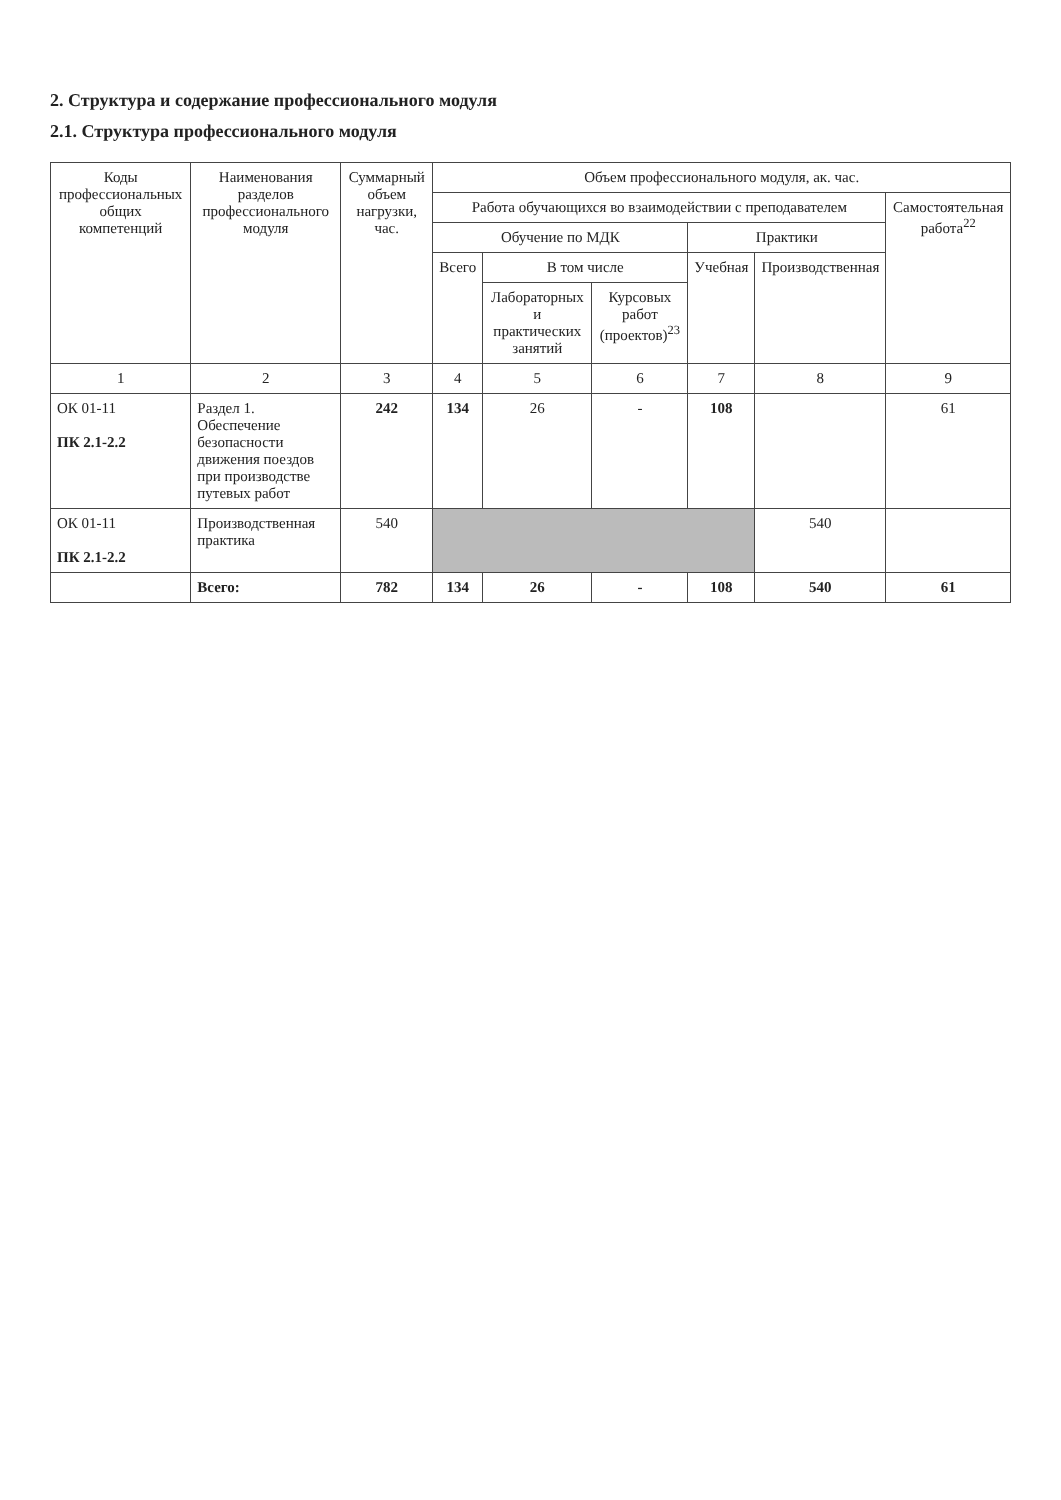2. Структура и содержание профессионального модуля
2.1. Структура профессионального модуля
| Коды профессиональных общих компетенций | Наименования разделов профессионального модуля | Суммарный объем нагрузки, час. | Объем профессионального модуля, ак. час. | | | | | |
| --- | --- | --- | --- | --- | --- | --- | --- | --- |
| | | | Работа обучающихся во взаимодействии с преподавателем | | | | | Самостоятельная работа<sup>22</sup> |
| | | | Обучение по МДК | | | Практики | | |
| | | | Всего | В том числе | | Учебная | Производственная | |
| | | | | Лабораторных и практических занятий | Курсовых работ (проектов)<sup>23</sup> | | | |
| 1 | 2 | 3 | 4 | 5 | 6 | 7 | 8 | 9 |
| ОК 01-11 ПК 2.1-2.2 | Раздел 1. Обеспечение безопасности движения поездов при производстве путевых работ | 242 | 134 | 26 | - | 108 | | 61 |
| ОК 01-11 ПК 2.1-2.2 | Производственная практика | 540 | | | | | 540 | |
| | Всего: | 782 | 134 | 26 | - | 108 | 540 | 61 |